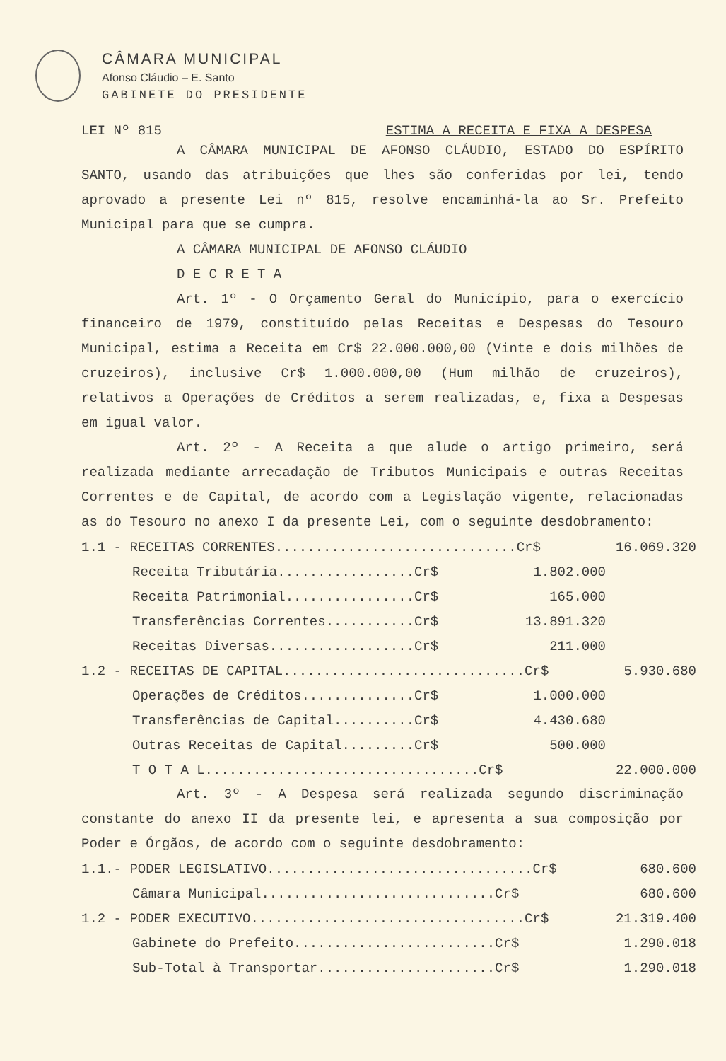CÂMARA MUNICIPAL
Afonso Cláudio – E. Santo
GABINETE DO PRESIDENTE
LEI Nº 815 ESTIMA A RECEITA E FIXA A DESPESA
A CÂMARA MUNICIPAL DE AFONSO CLÁUDIO, ESTADO DO ESPÍRITO SANTO, usando das atribuições que lhes são conferidas por lei, tendo aprovado a presente Lei nº 815, resolve encaminhá-la ao Sr. Prefeito Municipal para que se cumpra.
A CÂMARA MUNICIPAL DE AFONSO CLÁUDIO
D E C R E T A
Art. 1º - O Orçamento Geral do Município, para o exercício financeiro de 1979, constituído pelas Receitas e Despesas do Tesouro Municipal, estima a Receita em Cr$ 22.000.000,00 (Vinte e dois milhões de cruzeiros), inclusive Cr$ 1.000.000,00 (Hum milhão de cruzeiros), relativos a Operações de Créditos a serem realizadas, e, fixa a Despesas em igual valor.
Art. 2º - A Receita a que alude o artigo primeiro, será realizada mediante arrecadação de Tributos Municipais e outras Receitas Correntes e de Capital, de acordo com a Legislação vigente, relacionadas as do Tesouro no anexo I da presente Lei, com o seguinte desdobramento:
| 1.1 - RECEITAS CORRENTES..............................Cr$ | | | 16.069.320 |
| Receita Tributária.................Cr$ | 1.802.000 | | |
| Receita Patrimonial................Cr$ | 165.000 | | |
| Transferências Correntes...........Cr$ | 13.891.320 | | |
| Receitas Diversas..................Cr$ | 211.000 | | |
| 1.2 - RECEITAS DE CAPITAL..............................Cr$ | | | 5.930.680 |
| Operações de Créditos..............Cr$ | 1.000.000 | | |
| Transferências de Capital..........Cr$ | 4.430.680 | | |
| Outras Receitas de Capital.........Cr$ | 500.000 | | |
| T O T A L..................................Cr$ | | | 22.000.000 |
Art. 3º - A Despesa será realizada segundo discriminação constante do anexo II da presente lei, e apresenta a sua composição por Poder e Órgãos, de acordo com o seguinte desdobramento:
| 1.1.- PODER LEGISLATIVO.................................Cr$ | 680.600 |
| Câmara Municipal.............................Cr$ | 680.600 |
| 1.2 - PODER EXECUTIVO..................................Cr$ | 21.319.400 |
| Gabinete do Prefeito.........................Cr$ | 1.290.018 |
| Sub-Total à Transportar......................Cr$ | 1.290.018 |